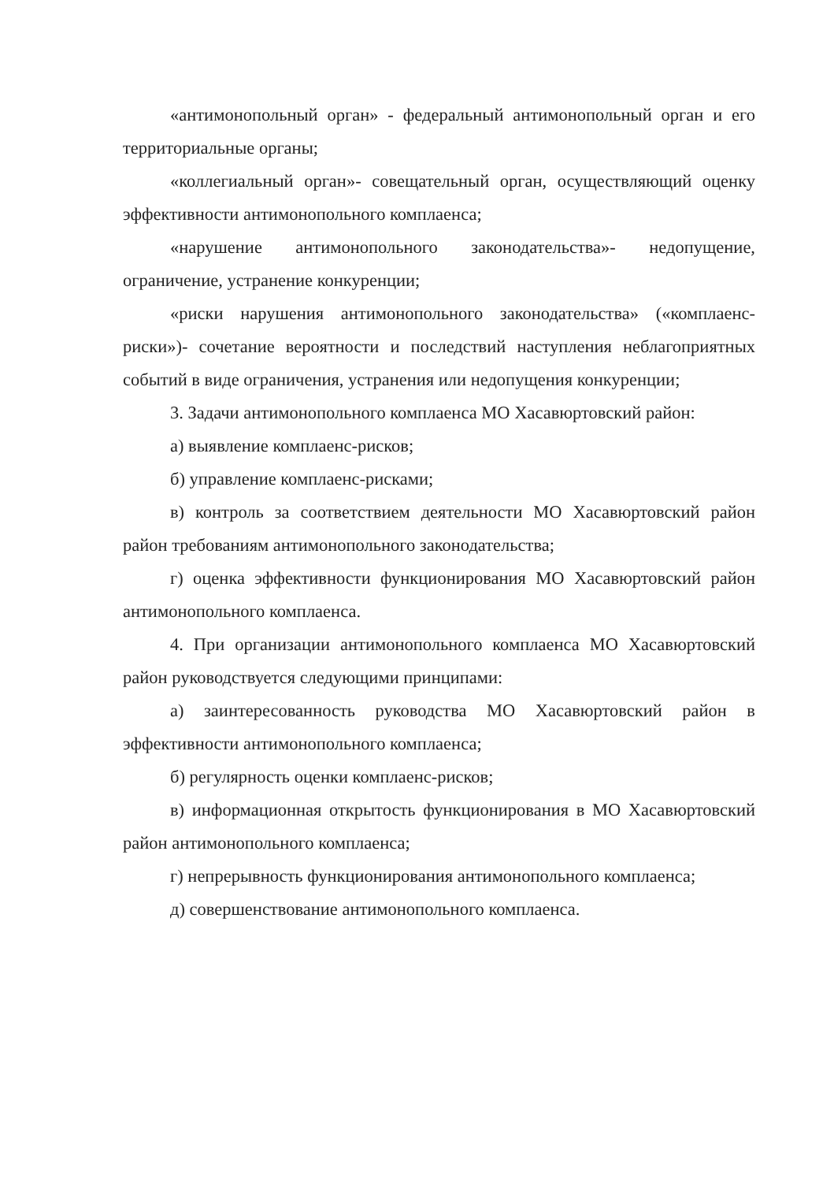«антимонопольный орган» - федеральный антимонопольный орган и его территориальные органы;
«коллегиальный орган»- совещательный орган, осуществляющий оценку эффективности антимонопольного комплаенса;
«нарушение антимонопольного законодательства»- недопущение, ограничение, устранение конкуренции;
«риски нарушения антимонопольного законодательства» («комплаенс-риски»)- сочетание вероятности и последствий наступления неблагоприятных событий в виде ограничения, устранения или недопущения конкуренции;
3. Задачи антимонопольного комплаенса МО Хасавюртовский район:
а) выявление комплаенс-рисков;
б) управление комплаенс-рисками;
в) контроль за соответствием деятельности МО Хасавюртовский район район требованиям антимонопольного законодательства;
г) оценка эффективности функционирования МО Хасавюртовский район антимонопольного комплаенса.
4. При организации антимонопольного комплаенса МО Хасавюртовский район руководствуется следующими принципами:
а) заинтересованность руководства МО Хасавюртовский район в эффективности антимонопольного комплаенса;
б) регулярность оценки комплаенс-рисков;
в) информационная открытость функционирования в МО Хасавюртовский район антимонопольного комплаенса;
г) непрерывность функционирования антимонопольного комплаенса;
д) совершенствование антимонопольного комплаенса.